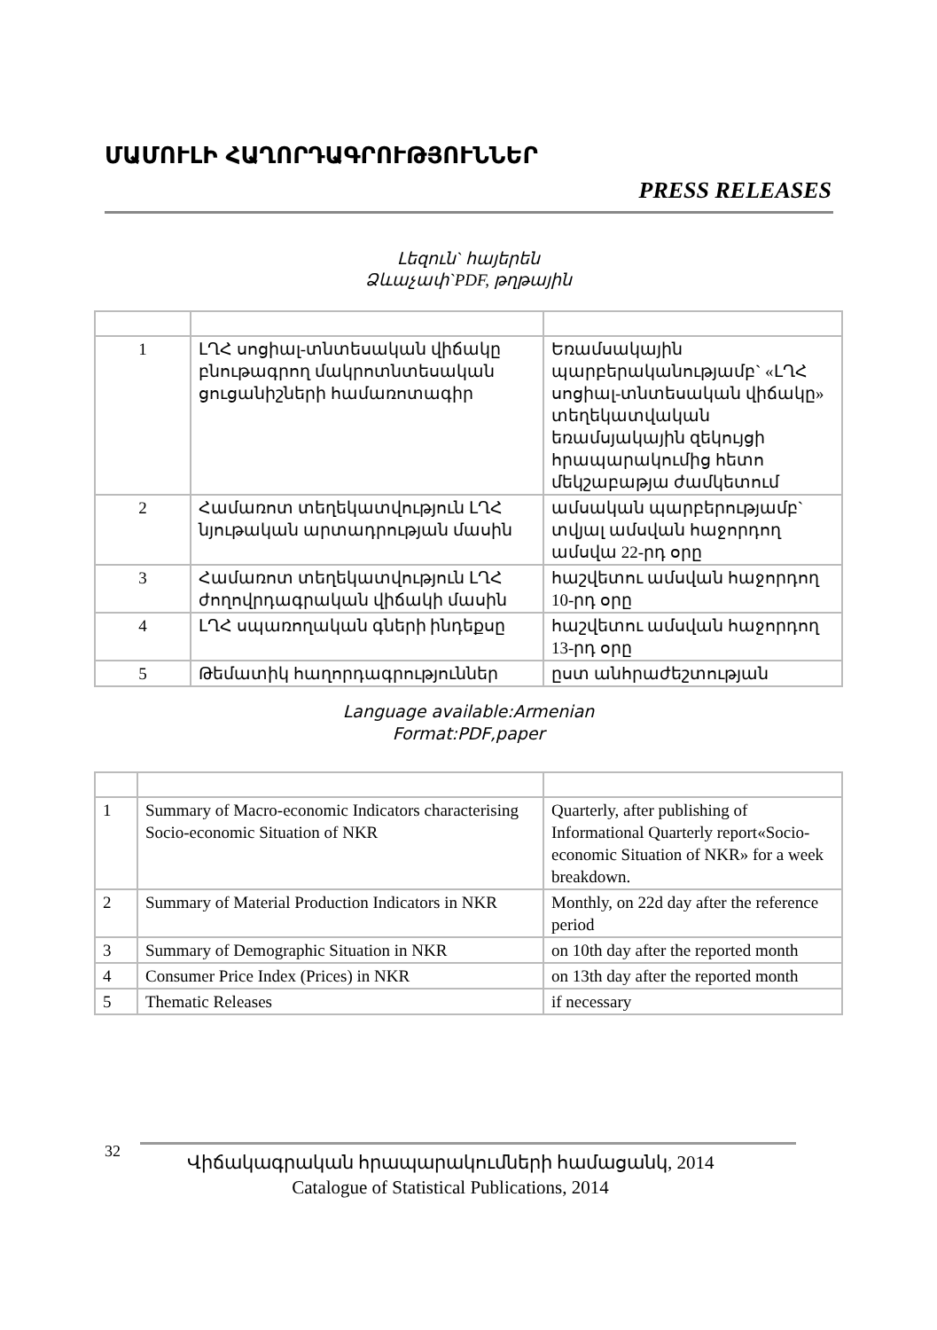ՄԱՄՈՒԼԻ ՀԱՂՈՐԴԱԳՐՈՒԹՅՈՒՆՆԵՐ
PRESS RELEASES
Լեզուն` հայերեն
Ձևաչափ`PDF, թղթային
| 1 | ԼՂՀ սոցիալ-տնտեսական վիճակը բնութագրող մակրոտնտեսական ցուցանիշների համառոտագիր | Եռամսակային պարբերականությամբ` «ԼՂՀ սոցիալ-տնտեսական վիճակը» տեղեկատվական եռամսյակային զեկույցի հրապարակումից հետո մեկշաբաթյա ժամկետում |
| 2 | Համառոտ տեղեկատվություն ԼՂՀ նյութական արտադրության մասին | ամսական պարբերությամբ` տվյալ ամսվան հաջորդող ամսվա 22-րդ օրը |
| 3 | Համառոտ տեղեկատվություն ԼՂՀ ժողովրդագրական վիճակի մասին | հաշվետու ամսվան հաջորդող 10-րդ օրը |
| 4 | ԼՂՀ սպառողական գների ինդեքսը | հաշվետու ամսվան հաջորդող 13-րդ օրը |
| 5 | Թեմատիկ հաղորդագրություններ | ըստ անհրաժեշտության |
Language available:Armenian
Format:PDF,paper
| 1 | Summary of Macro-economic Indicators characterising Socio-economic Situation of NKR | Quarterly, after publishing of Informational Quarterly report«Socio-economic Situation of NKR» for a week breakdown. |
| 2 | Summary of Material Production Indicators in NKR | Monthly, on 22d day after the reference period |
| 3 | Summary of Demographic Situation in NKR | on 10th day after the reported month |
| 4 | Consumer Price Index (Prices) in NKR | on 13th day after the reported month |
| 5 | Thematic Releases | if necessary |
32
Վիճակագրական հրապարակումների համացանկ, 2014
Catalogue of Statistical Publications, 2014